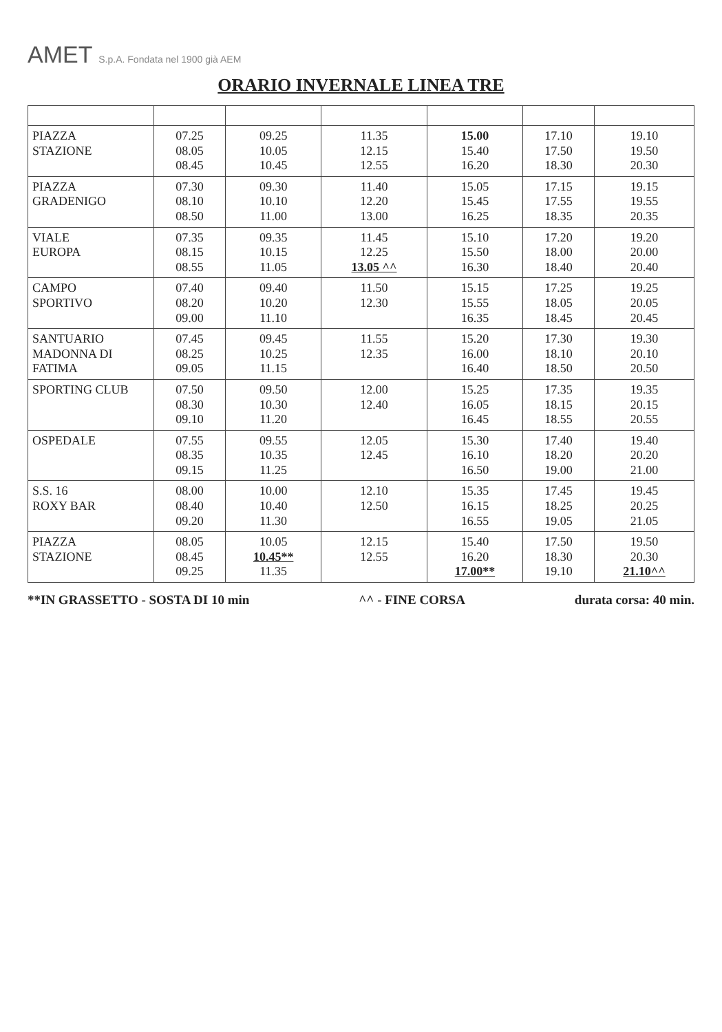AMET S.p.A. Fondata nel 1900 già AEM
ORARIO INVERNALE LINEA TRE
| PIAZZA STAZIONE | 07.25 08.05 08.45 | 09.25 10.05 10.45 | 11.35 12.15 12.55 | 15.00 15.40 16.20 | 17.10 17.50 18.30 | 19.10 19.50 20.30 |
| PIAZZA GRADENIGO | 07.30 08.10 08.50 | 09.30 10.10 11.00 | 11.40 12.20 13.00 | 15.05 15.45 16.25 | 17.15 17.55 18.35 | 19.15 19.55 20.35 |
| VIALE EUROPA | 07.35 08.15 08.55 | 09.35 10.15 11.05 | 11.45 12.25 13.05 ^^ | 15.10 15.50 16.30 | 17.20 18.00 18.40 | 19.20 20.00 20.40 |
| CAMPO SPORTIVO | 07.40 08.20 09.00 | 09.40 10.20 11.10 | 11.50 12.30 | 15.15 15.55 16.35 | 17.25 18.05 18.45 | 19.25 20.05 20.45 |
| SANTUARIO MADONNA DI FATIMA | 07.45 08.25 09.05 | 09.45 10.25 11.15 | 11.55 12.35 | 15.20 16.00 16.40 | 17.30 18.10 18.50 | 19.30 20.10 20.50 |
| SPORTING CLUB | 07.50 08.30 09.10 | 09.50 10.30 11.20 | 12.00 12.40 | 15.25 16.05 16.45 | 17.35 18.15 18.55 | 19.35 20.15 20.55 |
| OSPEDALE | 07.55 08.35 09.15 | 09.55 10.35 11.25 | 12.05 12.45 | 15.30 16.10 16.50 | 17.40 18.20 19.00 | 19.40 20.20 21.00 |
| S.S. 16 ROXY BAR | 08.00 08.40 09.20 | 10.00 10.40 11.30 | 12.10 12.50 | 15.35 16.15 16.55 | 17.45 18.25 19.05 | 19.45 20.25 21.05 |
| PIAZZA STAZIONE | 08.05 08.45 09.25 | 10.05 10.45** 11.35 | 12.15 12.55 | 15.40 16.20 17.00** | 17.50 18.30 19.10 | 19.50 20.30 21.10^^ |
**IN GRASSETTO - SOSTA DI 10 min ^^ - FINE CORSA durata corsa: 40 min.